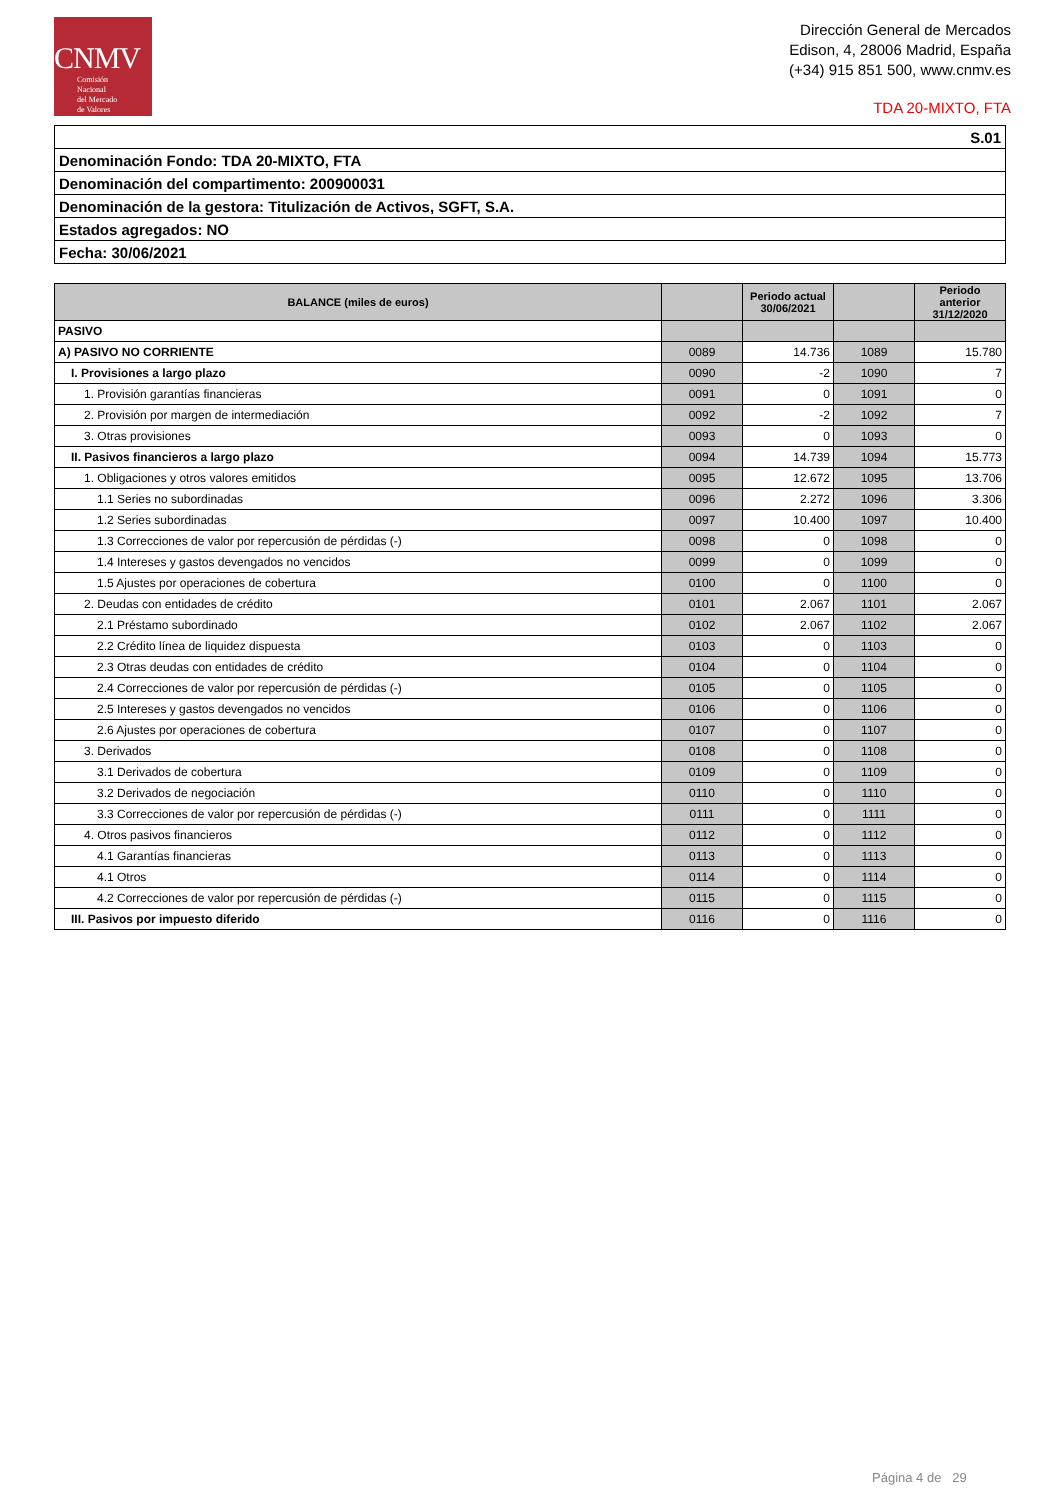CNMV
Comisión
Nacional
del Mercado
de Valores
Dirección General de Mercados
Edison, 4, 28006 Madrid, España
(+34) 915 851 500, www.cnmv.es
TDA 20-MIXTO, FTA
| S.01 |
| Denominación Fondo: TDA 20-MIXTO, FTA |
| Denominación del compartimento: 200900031 |
| Denominación de la gestora: Titulización de Activos, SGFT, S.A. |
| Estados agregados: NO |
| Fecha: 30/06/2021 |
| BALANCE (miles de euros) | | Periodo actual 30/06/2021 | | Periodo anterior 31/12/2020 |
| --- | --- | --- | --- | --- |
| PASIVO | | | | |
| A) PASIVO NO CORRIENTE | 0089 | 14.736 | 1089 | 15.780 |
| I. Provisiones a largo plazo | 0090 | -2 | 1090 | 7 |
| 1. Provisión garantías financieras | 0091 | 0 | 1091 | 0 |
| 2. Provisión por margen de intermediación | 0092 | -2 | 1092 | 7 |
| 3. Otras provisiones | 0093 | 0 | 1093 | 0 |
| II. Pasivos financieros a largo plazo | 0094 | 14.739 | 1094 | 15.773 |
| 1. Obligaciones y otros valores emitidos | 0095 | 12.672 | 1095 | 13.706 |
| 1.1 Series no subordinadas | 0096 | 2.272 | 1096 | 3.306 |
| 1.2 Series subordinadas | 0097 | 10.400 | 1097 | 10.400 |
| 1.3 Correcciones de valor por repercusión de pérdidas (-) | 0098 | 0 | 1098 | 0 |
| 1.4 Intereses y gastos devengados no vencidos | 0099 | 0 | 1099 | 0 |
| 1.5 Ajustes por operaciones de cobertura | 0100 | 0 | 1100 | 0 |
| 2. Deudas con entidades de crédito | 0101 | 2.067 | 1101 | 2.067 |
| 2.1 Préstamo subordinado | 0102 | 2.067 | 1102 | 2.067 |
| 2.2 Crédito línea de liquidez dispuesta | 0103 | 0 | 1103 | 0 |
| 2.3 Otras deudas con entidades de crédito | 0104 | 0 | 1104 | 0 |
| 2.4 Correcciones de valor por repercusión de pérdidas (-) | 0105 | 0 | 1105 | 0 |
| 2.5 Intereses y gastos devengados no vencidos | 0106 | 0 | 1106 | 0 |
| 2.6 Ajustes por operaciones de cobertura | 0107 | 0 | 1107 | 0 |
| 3. Derivados | 0108 | 0 | 1108 | 0 |
| 3.1 Derivados de cobertura | 0109 | 0 | 1109 | 0 |
| 3.2 Derivados de negociación | 0110 | 0 | 1110 | 0 |
| 3.3 Correcciones de valor por repercusión de pérdidas (-) | 0111 | 0 | 1111 | 0 |
| 4. Otros pasivos financieros | 0112 | 0 | 1112 | 0 |
| 4.1 Garantías financieras | 0113 | 0 | 1113 | 0 |
| 4.1 Otros | 0114 | 0 | 1114 | 0 |
| 4.2 Correcciones de valor por repercusión de pérdidas (-) | 0115 | 0 | 1115 | 0 |
| III. Pasivos por impuesto diferido | 0116 | 0 | 1116 | 0 |
Página 4 de 29